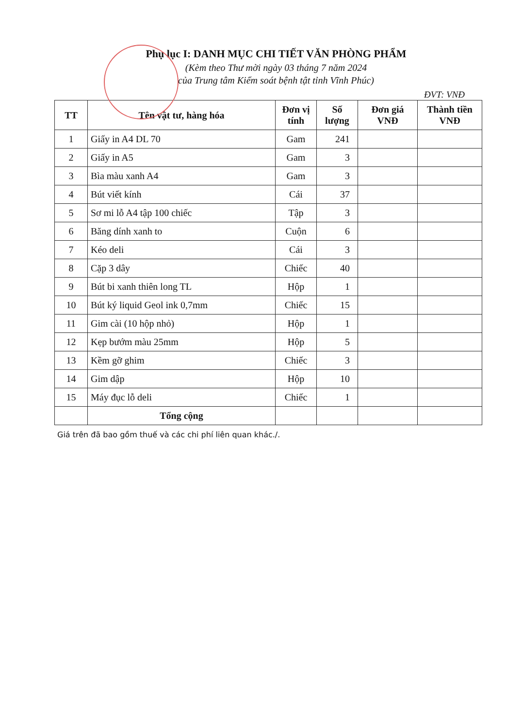Phụ lục I: DANH MỤC CHI TIẾT VĂN PHÒNG PHẨM
(Kèm theo Thư mời ngày 03 tháng 7 năm 2024
của Trung tâm Kiểm soát bệnh tật tỉnh Vĩnh Phúc)
ĐVT: VNĐ
| TT | Tên vật tư, hàng hóa | Đơn vị tính | Số lượng | Đơn giá VNĐ | Thành tiền VNĐ |
| --- | --- | --- | --- | --- | --- |
| 1 | Giấy in A4 DL 70 | Gam | 241 | | |
| 2 | Giấy in A5 | Gam | 3 | | |
| 3 | Bìa màu xanh A4 | Gam | 3 | | |
| 4 | Bút viết kính | Cái | 37 | | |
| 5 | Sơ mi lỗ A4 tập 100 chiếc | Tập | 3 | | |
| 6 | Băng dính xanh to | Cuộn | 6 | | |
| 7 | Kéo deli | Cái | 3 | | |
| 8 | Cặp 3 dây | Chiếc | 40 | | |
| 9 | Bút bi xanh thiên long TL | Hộp | 1 | | |
| 10 | Bút ký liquid Geol ink 0,7mm | Chiếc | 15 | | |
| 11 | Gim cài (10 hộp nhỏ) | Hộp | 1 | | |
| 12 | Kẹp bướm màu 25mm | Hộp | 5 | | |
| 13 | Kềm gỡ ghim | Chiếc | 3 | | |
| 14 | Gim dập | Hộp | 10 | | |
| 15 | Máy đục lỗ deli | Chiếc | 1 | | |
| | Tổng cộng | | | | |
Giá trên đã bao gồm thuế và các chi phí liên quan khác./.